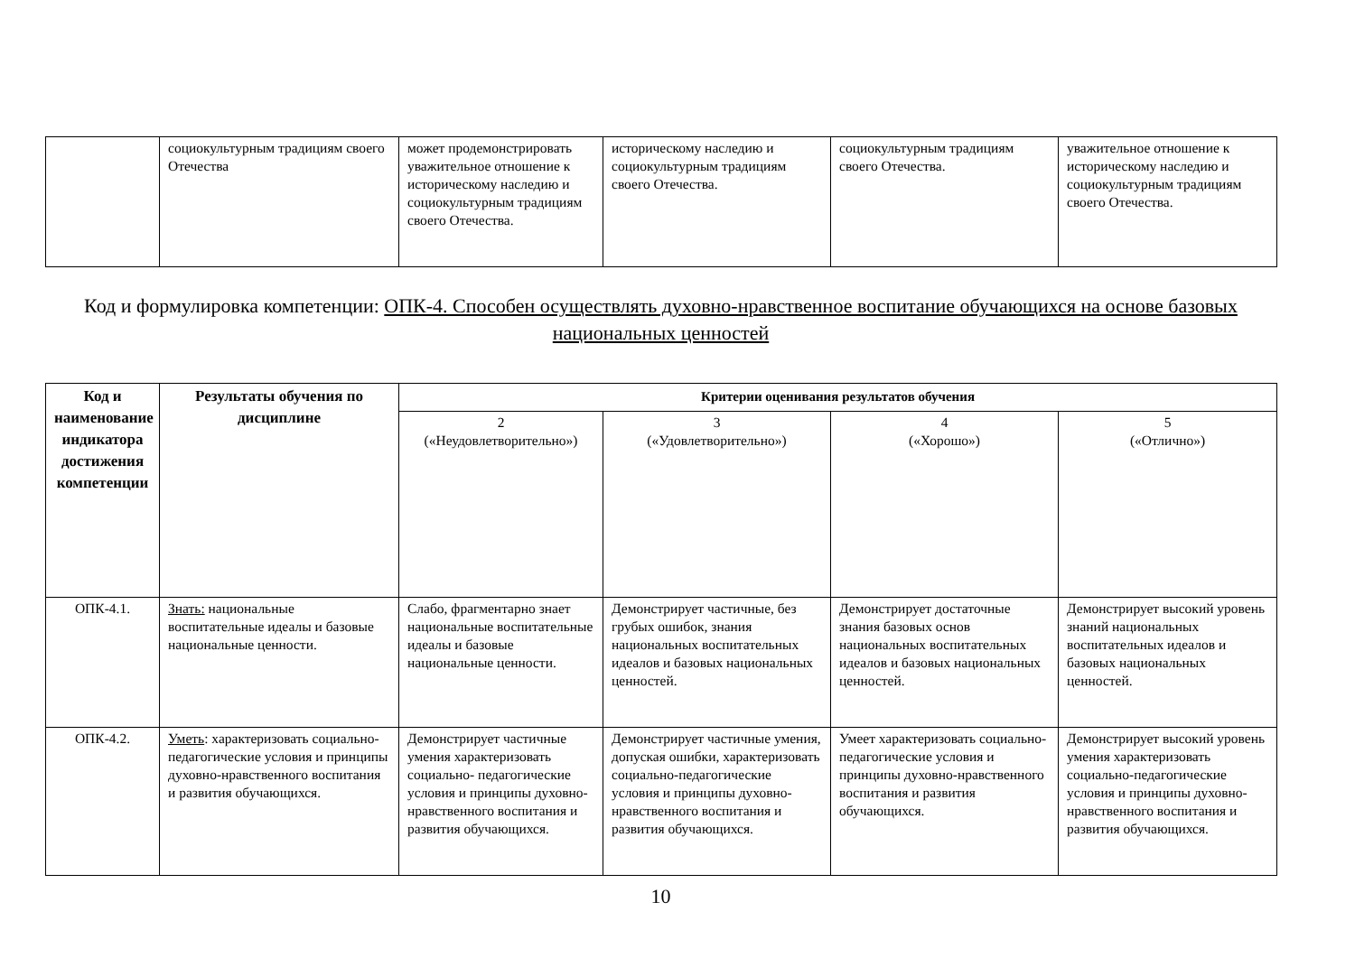| | социокультурным традициям своего Отечества | может продемонстрировать уважительное отношение к историческому наследию и социокультурным традициям своего Отечества. | историческому наследию и социокультурным традициям своего Отечества. | социокультурным традициям своего Отечества. | уважительное отношение к историческому наследию и социокультурным традициям своего Отечества. |
Код и формулировка компетенции: ОПК-4. Способен осуществлять духовно-нравственное воспитание обучающихся на основе базовых национальных ценностей
| Код и наименование индикатора достижения компетенции | Результаты обучения по дисциплине | Критерии оценивания результатов обучения | | | |
| --- | --- | --- | --- | --- | --- |
| | | 2 («Неудовлетворительно») | 3 («Удовлетворительно») | 4 («Хорошо») | 5 («Отлично») |
| ОПК-4.1. | Знать: национальные воспитательные идеалы и базовые национальные ценности. | Слабо, фрагментарно знает национальные воспитательные идеалы и базовые национальные ценности. | Демонстрирует частичные, без грубых ошибок, знания национальных воспитательных идеалов и базовых национальных ценностей. | Демонстрирует достаточные знания базовых основ национальных воспитательных идеалов и базовых национальных ценностей. | Демонстрирует высокий уровень знаний национальных воспитательных идеалов и базовых национальных ценностей. |
| ОПК-4.2. | Уметь : характеризовать социально- педагогические условия и принципы духовно-нравственного воспитания и развития обучающихся. | Демонстрирует частичные умения характеризовать социально- педагогические условия и принципы духовно- нравственного воспитания и развития обучающихся. | Демонстрирует частичные умения, допуская ошибки, характеризовать социально-педагогические условия и принципы духовно-нравственного воспитания и развития обучающихся. | Умеет характеризовать социально- педагогические условия и принципы духовно-нравственного воспитания и развития обучающихся. | Демонстрирует высокий уровень умения характеризовать социально-педагогические условия и принципы духовно-нравственного воспитания и развития обучающихся. |
10